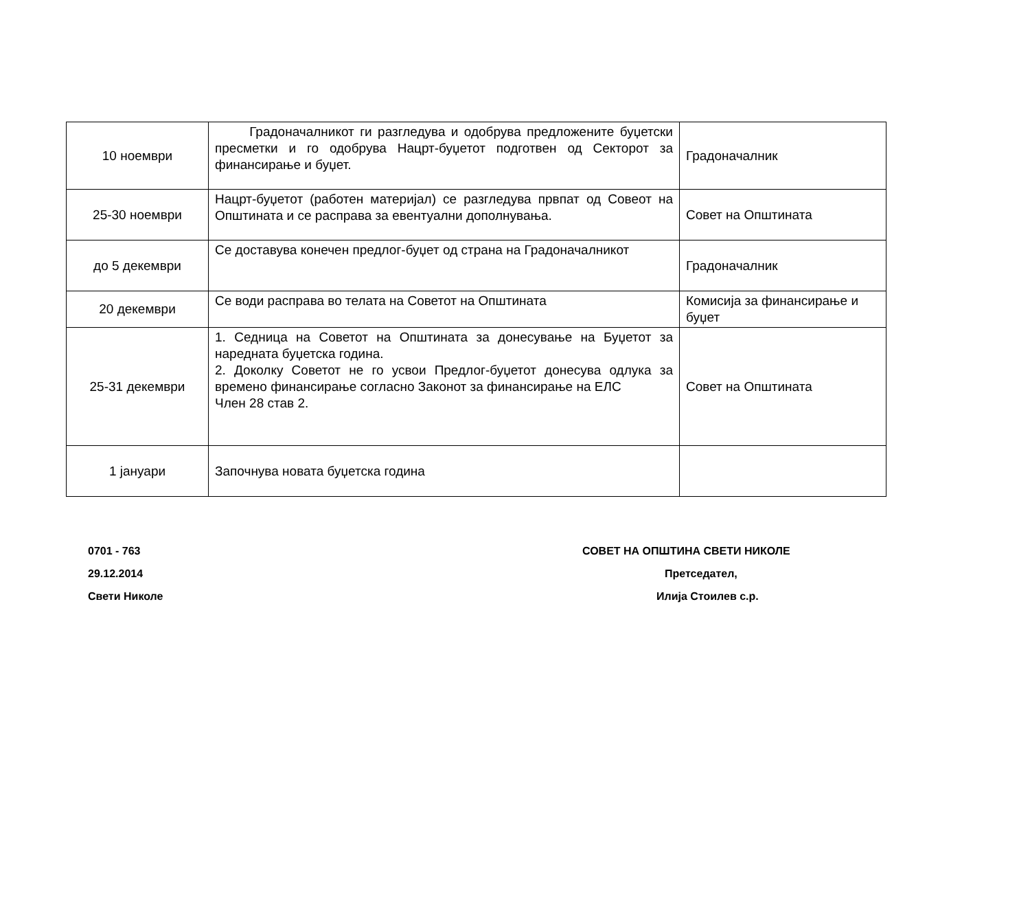| 10 ноември | Градоначалникот ги разгледува и одобрува предложените буџетски пресметки и го одобрува Нацрт-буџетот подготвен од Секторот за финансирање и буџет. | Градоначалник |
| 25-30 ноември | Нацрт-буџетот (работен материјал) се разгледува првпат од Совеот на Општината и се расправа за евентуални дополнувања. | Совет на Општината |
| до 5 декември | Се доставува конечен предлог-буџет од страна на Градоначалникот | Градоначалник |
| 20 декември | Се води расправа во телата на Советот на Општината | Комисија за финансирање и буџет |
| 25-31 декември | 1. Седница на Советот на Општината за донесување на Буџетот за наредната буџетска година. 2. Доколку Советот не го усвои Предлог-буџетот донесува одлука за времено финансирање согласно Законот за финансирање на ЕЛС Член 28 став 2. | Совет на Општината |
| 1 јануари | Започнува новата буџетска година | |
0701 - 763 СОВЕТ НА ОПШТИНА СВЕТИ НИКОЛЕ
29.12.2014 Претседател,
Свети Николе Илија Стоилев с.р.